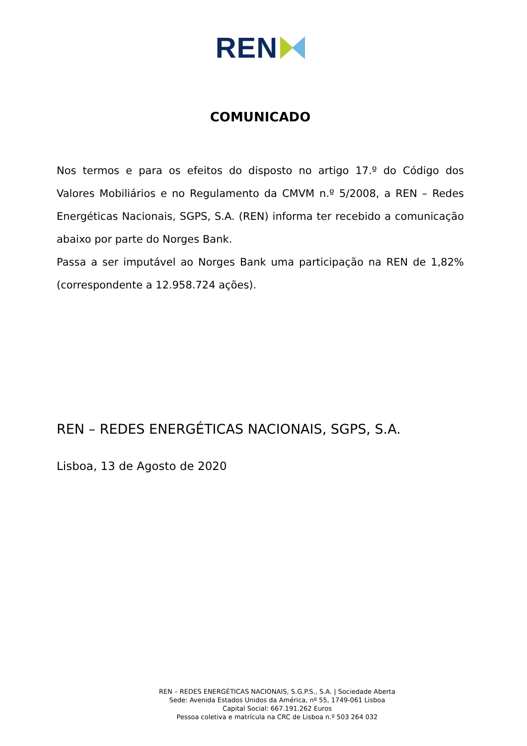REN
COMUNICADO
Nos termos e para os efeitos do disposto no artigo 17.º do Código dos Valores Mobiliários e no Regulamento da CMVM n.º 5/2008, a REN – Redes Energéticas Nacionais, SGPS, S.A. (REN) informa ter recebido a comunicação abaixo por parte do Norges Bank.
Passa a ser imputável ao Norges Bank uma participação na REN de 1,82% (correspondente a 12.958.724 ações).
REN – REDES ENERGÉTICAS NACIONAIS, SGPS, S.A.
Lisboa, 13 de Agosto de 2020
REN – REDES ENERGÉTICAS NACIONAIS, S.G.P.S., S.A. | Sociedade Aberta
Sede: Avenida Estados Unidos da América, nº 55, 1749-061 Lisboa
Capital Social: 667.191.262 Euros
Pessoa coletiva e matrícula na CRC de Lisboa n.º 503 264 032